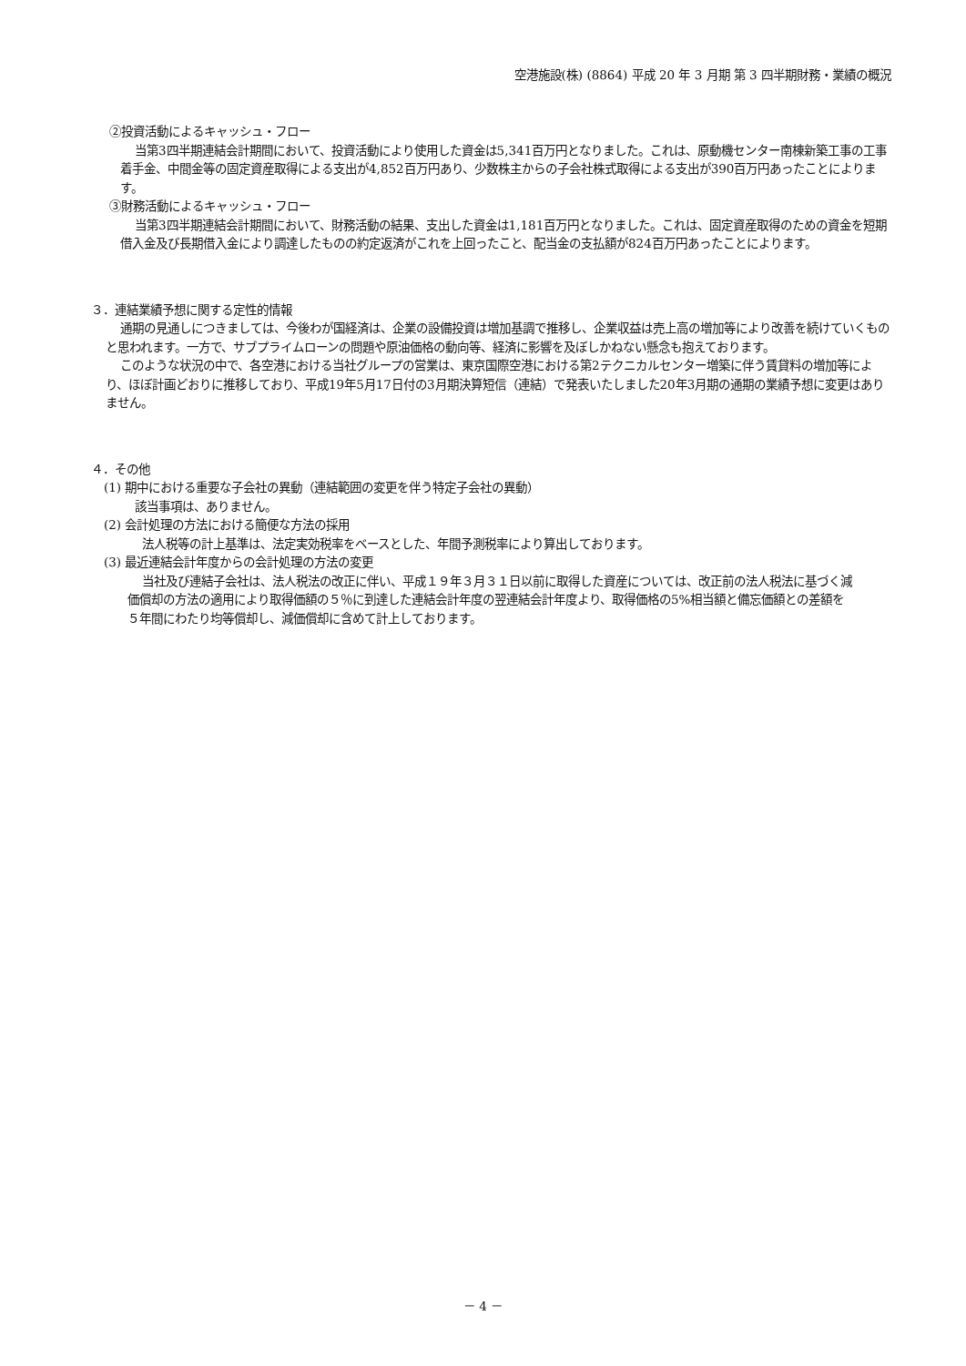空港施設(株) (8864) 平成 20 年 3 月期 第 3 四半期財務・業績の概況
②投資活動によるキャッシュ・フロー
当第3四半期連結会計期間において、投資活動により使用した資金は5,341百万円となりました。これは、原動機センター南棟新築工事の工事着手金、中間金等の固定資産取得による支出が4,852百万円あり、少数株主からの子会社株式取得による支出が390百万円あったことによります。
③財務活動によるキャッシュ・フロー
当第3四半期連結会計期間において、財務活動の結果、支出した資金は1,181百万円となりました。これは、固定資産取得のための資金を短期借入金及び長期借入金により調達したものの約定返済がこれを上回ったこと、配当金の支払額が824百万円あったことによります。
３．連結業績予想に関する定性的情報
通期の見通しにつきましては、今後わが国経済は、企業の設備投資は増加基調で推移し、企業収益は売上高の増加等により改善を続けていくものと思われます。一方で、サブプライムローンの問題や原油価格の動向等、経済に影響を及ぼしかねない懸念も抱えております。
このような状況の中で、各空港における当社グループの営業は、東京国際空港における第2テクニカルセンター増築に伴う賃貸料の増加等により、ほぼ計画どおりに推移しており、平成19年5月17日付の3月期決算短信（連結）で発表いたしました20年3月期の通期の業績予想に変更はありません。
４．その他
(1) 期中における重要な子会社の異動（連結範囲の変更を伴う特定子会社の異動）
該当事項は、ありません。
(2) 会計処理の方法における簡便な方法の採用
法人税等の計上基準は、法定実効税率をベースとした、年間予測税率により算出しております。
(3) 最近連結会計年度からの会計処理の方法の変更
当社及び連結子会社は、法人税法の改正に伴い、平成１９年３月３１日以前に取得した資産については、改正前の法人税法に基づく減価償却の方法の適用により取得価額の５％に到達した連結会計年度の翌連結会計年度より、取得価格の5%相当額と備忘価額との差額を５年間にわたり均等償却し、減価償却に含めて計上しております。
－ 4 －